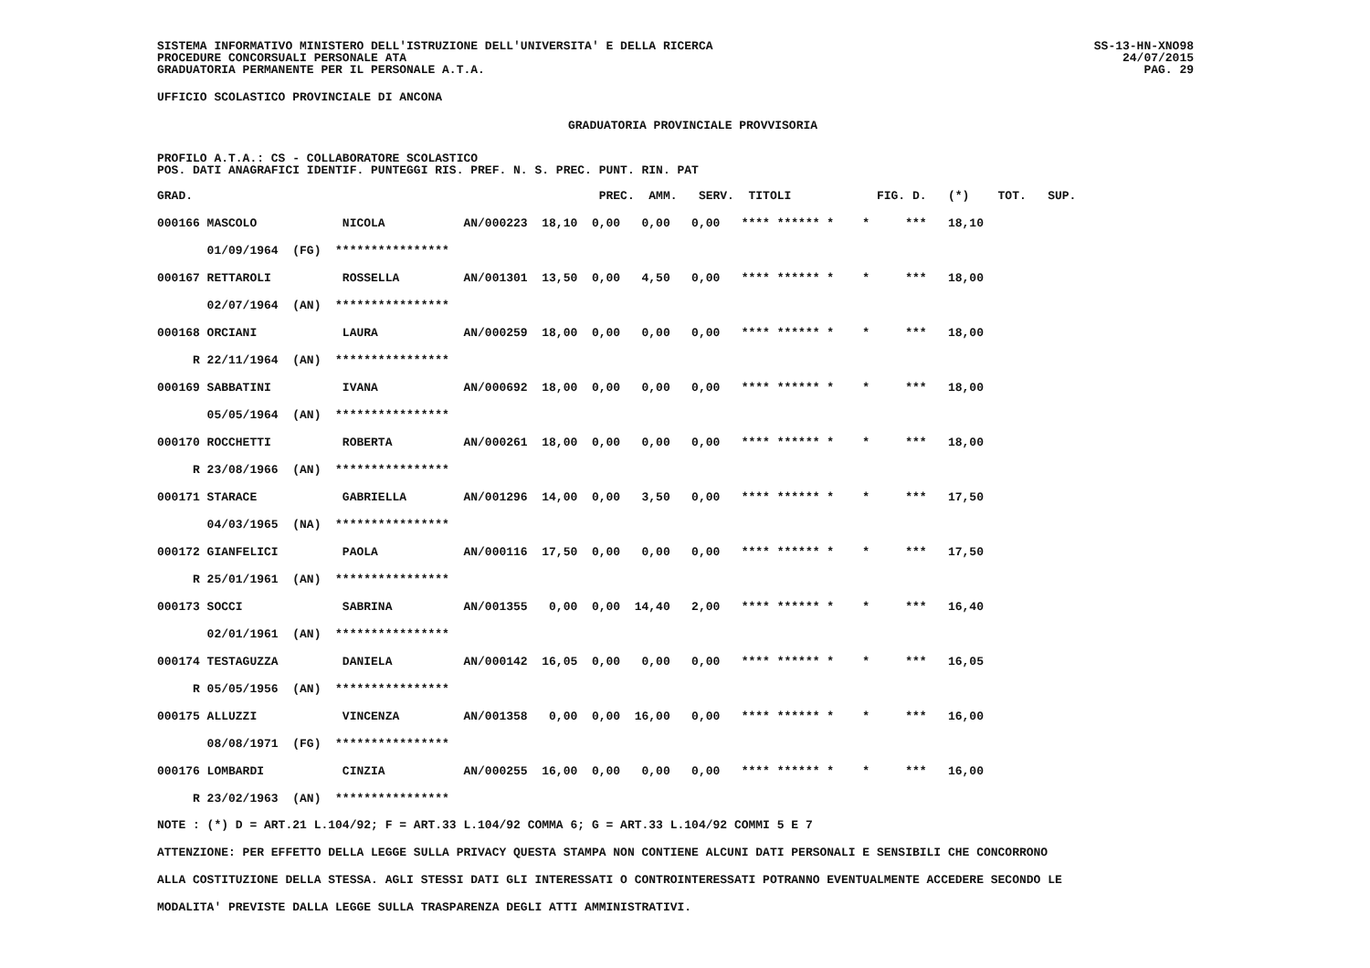SISTEMA INFORMATIVO MINISTERO DELL'ISTRUZIONE DELL'UNIVERSITA' E DELLA RICERCA
PROCEDURE CONCORSUALI PERSONALE ATA
GRADUATORIA PERMANENTE PER IL PERSONALE A.T.A.
SS-13-HN-XNO98
24/07/2015
PAG. 29
UFFICIO SCOLASTICO PROVINCIALE DI ANCONA
GRADUATORIA PROVINCIALE PROVVISORIA
PROFILO A.T.A.: CS - COLLABORATORE SCOLASTICO
POS. DATI ANAGRAFICI IDENTIF. PUNTEGGI RIS. PREF. N. S. PREC. PUNT. RIN. PAT
| GRAD. PREC. AMM. SERV. TITOLI FIG. D. (*) TOT. SUP. |
| 000166 MASCOLO NICOLA AN/000223 18,10 0,00 0,00 0,00 **** ****** * * *** 18,10 |
| 01/09/1964 (FG) **************** |
| 000167 RETTAROLI ROSSELLA AN/001301 13,50 0,00 4,50 0,00 **** ****** * * *** 18,00 |
| 02/07/1964 (AN) **************** |
| 000168 ORCIANI LAURA AN/000259 18,00 0,00 0,00 0,00 **** ****** * * *** 18,00 |
| R 22/11/1964 (AN) **************** |
| 000169 SABBATINI IVANA AN/000692 18,00 0,00 0,00 0,00 **** ****** * * *** 18,00 |
| 05/05/1964 (AN) **************** |
| 000170 ROCCHETTI ROBERTA AN/000261 18,00 0,00 0,00 0,00 **** ****** * * *** 18,00 |
| R 23/08/1966 (AN) **************** |
| 000171 STARACE GABRIELLA AN/001296 14,00 0,00 3,50 0,00 **** ****** * * *** 17,50 |
| 04/03/1965 (NA) **************** |
| 000172 GIANFELICI PAOLA AN/000116 17,50 0,00 0,00 0,00 **** ****** * * *** 17,50 |
| R 25/01/1961 (AN) **************** |
| 000173 SOCCI SABRINA AN/001355 0,00 0,00 14,40 2,00 **** ****** * * *** 16,40 |
| 02/01/1961 (AN) **************** |
| 000174 TESTAGUZZA DANIELA AN/000142 16,05 0,00 0,00 0,00 **** ****** * * *** 16,05 |
| R 05/05/1956 (AN) **************** |
| 000175 ALLUZZI VINCENZA AN/001358 0,00 0,00 16,00 0,00 **** ****** * * *** 16,00 |
| 08/08/1971 (FG) **************** |
| 000176 LOMBARDI CINZIA AN/000255 16,00 0,00 0,00 0,00 **** ****** * * *** 16,00 |
| R 23/02/1963 (AN) **************** |
NOTE : (*) D = ART.21 L.104/92; F = ART.33 L.104/92 COMMA 6; G = ART.33 L.104/92 COMMI 5 E 7
ATTENZIONE: PER EFFETTO DELLA LEGGE SULLA PRIVACY QUESTA STAMPA NON CONTIENE ALCUNI DATI PERSONALI E SENSIBILI CHE CONCORRONO
ALLA COSTITUZIONE DELLA STESSA. AGLI STESSI DATI GLI INTERESSATI O CONTROINTERESSATI POTRANNO EVENTUALMENTE ACCEDERE SECONDO LE
MODALITA' PREVISTE DALLA LEGGE SULLA TRASPARENZA DEGLI ATTI AMMINISTRATIVI.